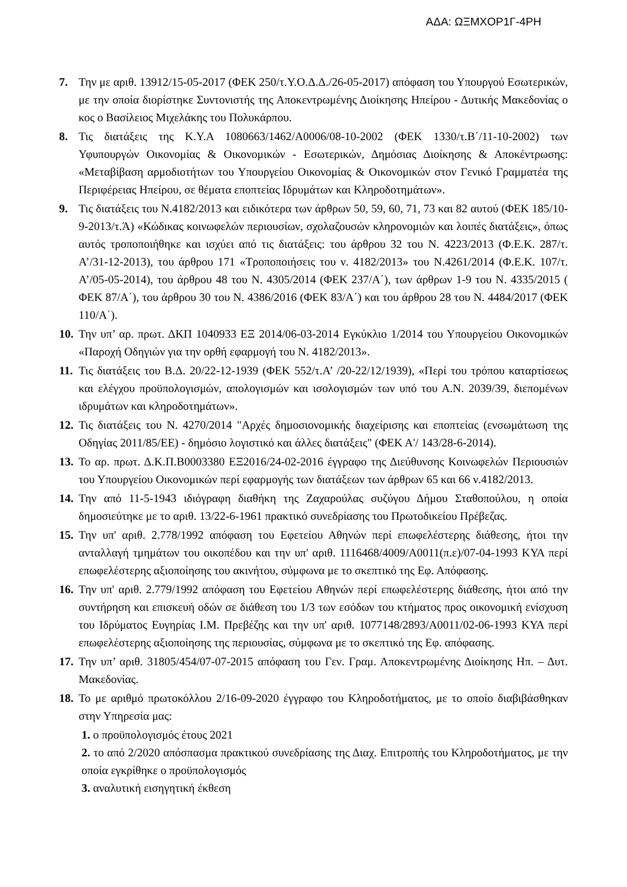ΑΔΑ: ΩΞΜΧΟΡ1Γ-4ΡΗ
7. Την με αριθ. 13912/15-05-2017 (ΦΕΚ 250/τ.Υ.Ο.Δ.Δ./26-05-2017) απόφαση του Υπουργού Εσωτερικών, με την οποία διορίστηκε Συντονιστής της Αποκεντρωμένης Διοίκησης Ηπείρου - Δυτικής Μακεδονίας ο κος ο Βασίλειος Μιχελάκης του Πολυκάρπου.
8. Τις διατάξεις της Κ.Υ.Α 1080663/1462/Α0006/08-10-2002 (ΦΕΚ 1330/τ.Β΄/11-10-2002) των Υφυπουργών Οικονομίας & Οικονομικών - Εσωτερικών, Δημόσιας Διοίκησης & Αποκέντρωσης: «Μεταβίβαση αρμοδιοτήτων του Υπουργείου Οικονομίας & Οικονομικών στον Γενικό Γραμματέα της Περιφέρειας Ηπείρου, σε θέματα εποπτείας Ιδρυμάτων και Κληροδοτημάτων».
9. Τις διατάξεις του Ν.4182/2013 και ειδικότερα των άρθρων 50, 59, 60, 71, 73 και 82 αυτού (ΦΕΚ 185/10-9-2013/τ.Ά) «Κώδικας κοινωφελών περιουσίων, σχολαζουσών κληρονομιών και λοιπές διατάξεις», όπως αυτός τροποποιήθηκε και ισχύει από τις διατάξεις: του άρθρου 32 του Ν. 4223/2013 (Φ.Ε.Κ. 287/τ. Α’/31-12-2013), του άρθρου 171 «Τροποποιήσεις του ν. 4182/2013» του Ν.4261/2014 (Φ.Ε.Κ. 107/τ. Α’/05-05-2014), του άρθρου 48 του Ν. 4305/2014 (ΦΕΚ 237/Α΄), των άρθρων 1-9 του Ν. 4335/2015 ( ΦΕΚ 87/Α΄), του άρθρου 30 του Ν. 4386/2016 (ΦΕΚ 83/Α΄) και του άρθρου 28 του Ν. 4484/2017 (ΦΕΚ 110/Α΄).
10. Την υπ’ αρ. πρωτ. ΔΚΠ 1040933 ΕΞ 2014/06-03-2014 Εγκύκλιο 1/2014 του Υπουργείου Οικονομικών «Παροχή Οδηγιών για την ορθή εφαρμογή του Ν. 4182/2013».
11. Τις διατάξεις του Β.Δ. 20/22-12-1939 (ΦΕΚ 552/τ.Α’ /20-22/12/1939), «Περί του τρόπου καταρτίσεως και ελέγχου προϋπολογισμών, απολογισμών και ισολογισμών των υπό του Α.Ν. 2039/39, διεπομένων ιδρυμάτων και κληροδοτημάτων».
12. Τις διατάξεις του Ν. 4270/2014 "Αρχές δημοσιονομικής διαχείρισης και εποπτείας (ενσωμάτωση της Οδηγίας 2011/85/ΕΕ) - δημόσιο λογιστικό και άλλες διατάξεις" (ΦΕΚ Α'/ 143/28-6-2014).
13. Το αρ. πρωτ. Δ.Κ.Π.Β0003380 ΕΞ2016/24-02-2016 έγγραφο της Διεύθυνσης Κοινωφελών Περιουσιών του Υπουργείου Οικονομικών περί εφαρμογής των διατάξεων των άρθρων 65 και 66 ν.4182/2013.
14. Την από 11-5-1943 ιδιόγραφη διαθήκη της Ζαχαρούλας συζύγου Δήμου Σταθοπούλου, η οποία δημοσιεύτηκε με το αριθ. 13/22-6-1961 πρακτικό συνεδρίασης του Πρωτοδικείου Πρέβεζας.
15. Την υπ' αριθ. 2.778/1992 απόφαση του Εφετείου Αθηνών περί επωφελέστερης διάθεσης, ήτοι την ανταλλαγή τμημάτων του οικοπέδου και την υπ' αριθ. 1116468/4009/Α0011(π.ε)/07-04-1993 ΚΥΑ περί επωφελέστερης αξιοποίησης του ακινήτου, σύμφωνα με το σκεπτικό της Εφ. Απόφασης.
16. Την υπ' αριθ. 2.779/1992 απόφαση του Εφετείου Αθηνών περί επωφελέστερης διάθεσης, ήτοι από την συντήρηση και επισκευή οδών σε διάθεση του 1/3 των εσόδων του κτήματος προς οικονομική ενίσχυση του Ιδρύματος Ευγηρίας Ι.Μ. Πρεβέζης και την υπ' αριθ. 1077148/2893/Α0011/02-06-1993 ΚΥΑ περί επωφελέστερης αξιοποίησης της περιουσίας, σύμφωνα με το σκεπτικό της Εφ. απόφασης.
17. Την υπ’ αριθ. 31805/454/07-07-2015 απόφαση του Γεν. Γραμ. Αποκεντρωμένης Διοίκησης Ηπ. – Δυτ. Μακεδονίας.
18. Το με αριθμό πρωτοκόλλου 2/16-09-2020 έγγραφο του Κληροδοτήματος, με το οποίο διαβιβάσθηκαν στην Υπηρεσία μας:
1. ο προϋπολογισμός έτους 2021
2. το από 2/2020 απόσπασμα πρακτικού συνεδρίασης της Διαχ. Επιτροπής του Κληροδοτήματος, με την οποία εγκρίθηκε ο προϋπολογισμός
3. αναλυτική εισηγητική έκθεση